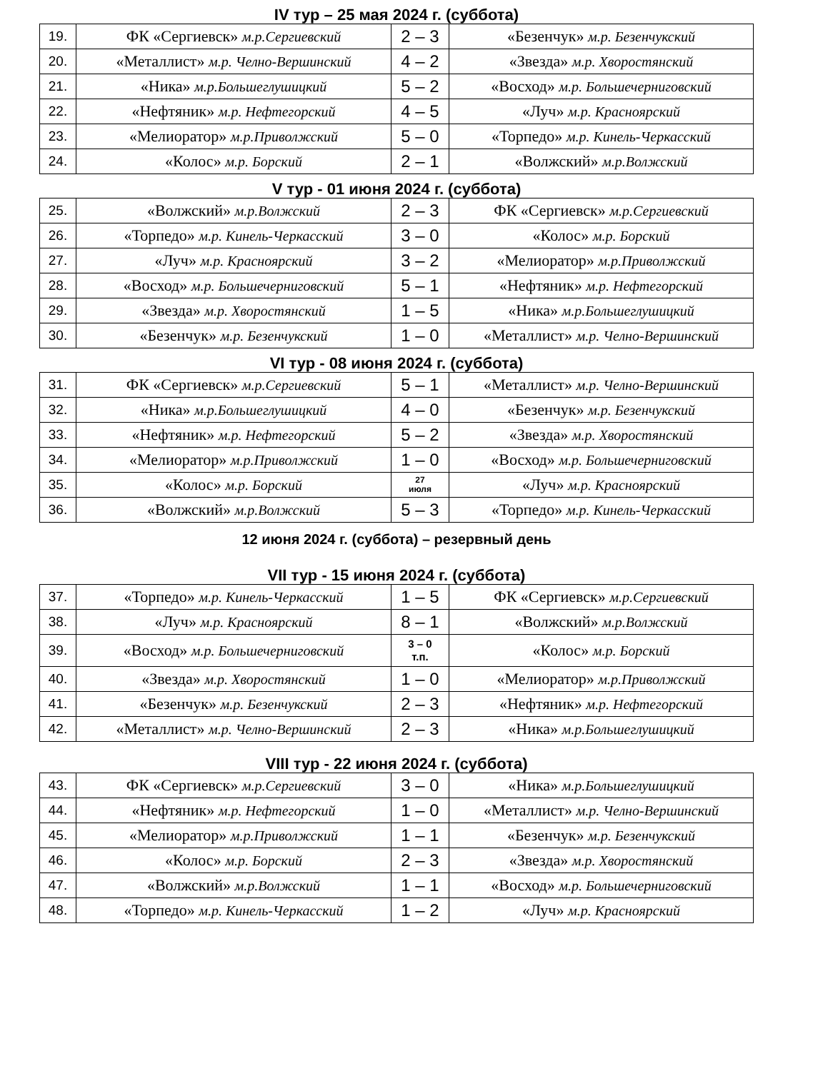IV тур – 25 мая 2024 г. (суббота)
| 19. | ФК «Сергиевск» м.р.Сергиевский | 2 – 3 | «Безенчук» м.р. Безенчукский |
| 20. | «Металлист» м.р. Челно-Вершинский | 4 – 2 | «Звезда» м.р. Хворостянский |
| 21. | «Ника» м.р.Большеглушицкий | 5 – 2 | «Восход» м.р. Большечерниговский |
| 22. | «Нефтяник» м.р. Нефтегорский | 4 – 5 | «Луч» м.р. Красноярский |
| 23. | «Мелиоратор» м.р.Приволжский | 5 – 0 | «Торпедо» м.р. Кинель-Черкасский |
| 24. | «Колос» м.р. Борский | 2 – 1 | «Волжский» м.р.Волжский |
V тур - 01 июня 2024 г. (суббота)
| 25. | «Волжский» м.р.Волжский | 2 – 3 | ФК «Сергиевск» м.р.Сергиевский |
| 26. | «Торпедо» м.р. Кинель-Черкасский | 3 – 0 | «Колос» м.р. Борский |
| 27. | «Луч» м.р. Красноярский | 3 – 2 | «Мелиоратор» м.р.Приволжский |
| 28. | «Восход» м.р. Большечерниговский | 5 – 1 | «Нефтяник» м.р. Нефтегорский |
| 29. | «Звезда» м.р. Хворостянский | 1 – 5 | «Ника» м.р.Большеглушицкий |
| 30. | «Безенчук» м.р. Безенчукский | 1 – 0 | «Металлист» м.р. Челно-Вершинский |
VI тур - 08 июня 2024 г. (суббота)
| 31. | ФК «Сергиевск» м.р.Сергиевский | 5 – 1 | «Металлист» м.р. Челно-Вершинский |
| 32. | «Ника» м.р.Большеглушицкий | 4 – 0 | «Безенчук» м.р. Безенчукский |
| 33. | «Нефтяник» м.р. Нефтегорский | 5 – 2 | «Звезда» м.р. Хворостянский |
| 34. | «Мелиоратор» м.р.Приволжский | 1 – 0 | «Восход» м.р. Большечерниговский |
| 35. | «Колос» м.р. Борский | 27 июля | «Луч» м.р. Красноярский |
| 36. | «Волжский» м.р.Волжский | 5 – 3 | «Торпедо» м.р. Кинель-Черкасский |
12 июня 2024 г. (суббота) – резервный день
VII тур - 15 июня 2024 г. (суббота)
| 37. | «Торпедо» м.р. Кинель-Черкасский | 1 – 5 | ФК «Сергиевск» м.р.Сергиевский |
| 38. | «Луч» м.р. Красноярский | 8 – 1 | «Волжский» м.р.Волжский |
| 39. | «Восход» м.р. Большечерниговский | 3 – 0 т.п. | «Колос» м.р. Борский |
| 40. | «Звезда» м.р. Хворостянский | 1 – 0 | «Мелиоратор» м.р.Приволжский |
| 41. | «Безенчук» м.р. Безенчукский | 2 – 3 | «Нефтяник» м.р. Нефтегорский |
| 42. | «Металлист» м.р. Челно-Вершинский | 2 – 3 | «Ника» м.р.Большеглушицкий |
VIII тур - 22 июня 2024 г. (суббота)
| 43. | ФК «Сергиевск» м.р.Сергиевский | 3 – 0 | «Ника» м.р.Большеглушицкий |
| 44. | «Нефтяник» м.р. Нефтегорский | 1 – 0 | «Металлист» м.р. Челно-Вершинский |
| 45. | «Мелиоратор» м.р.Приволжский | 1 – 1 | «Безенчук» м.р. Безенчукский |
| 46. | «Колос» м.р. Борский | 2 – 3 | «Звезда» м.р. Хворостянский |
| 47. | «Волжский» м.р.Волжский | 1 – 1 | «Восход» м.р. Большечерниговский |
| 48. | «Торпедо» м.р. Кинель-Черкасский | 1 – 2 | «Луч» м.р. Красноярский |